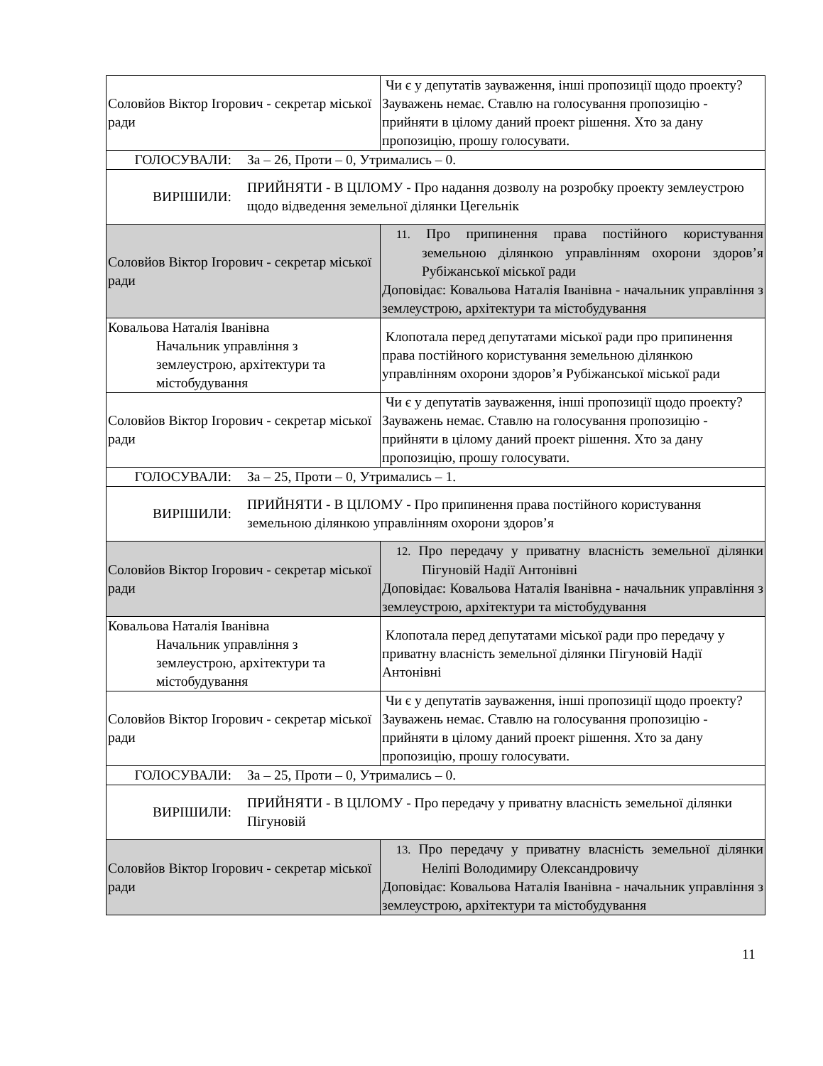| Соловйов Віктор Ігорович - секретар міської ради | Чи є у депутатів зауваження, інші пропозиції щодо проекту? Зауважень немає. Ставлю на голосування пропозицію - прийняти в цілому даний проект рішення. Хто за дану пропозицію, прошу голосувати. |
| / ГОЛОСУВАЛИ: / За – 26, Проти – 0, Утримались – 0. / | |
| / ВИРІШИЛИ: / ПРИЙНЯТИ - В ЦІЛОМУ - Про надання дозволу на розробку проекту землеустрою щодо відведення земельної ділянки Цегельнік / | |
| Соловйов Віктор Ігорович - секретар міської ради | 11. Про припинення права постійного користування земельною ділянкою управлінням охорони здоров’я Рубіжанської міської ради Доповідає: Ковальова Наталія Іванівна - начальник управління з землеустрою, архітектури та містобудування |
| Ковальова Наталія Іванівна Начальник управління з землеустрою, архітектури та містобудування | Клопотала перед депутатами міської ради про припинення права постійного користування земельною ділянкою управлінням охорони здоров’я Рубіжанської міської ради |
| Соловйов Віктор Ігорович - секретар міської ради | Чи є у депутатів зауваження, інші пропозиції щодо проекту? Зауважень немає. Ставлю на голосування пропозицію - прийняти в цілому даний проект рішення. Хто за дану пропозицію, прошу голосувати. |
| / ГОЛОСУВАЛИ: / За – 25, Проти – 0, Утримались – 1. / | |
| / ВИРІШИЛИ: / ПРИЙНЯТИ - В ЦІЛОМУ - Про припинення права постійного користування земельною ділянкою управлінням охорони здоров’я / | |
| Соловйов Віктор Ігорович - секретар міської ради | 12. Про передачу у приватну власність земельної ділянки Пігуновій Надії Антонівні Доповідає: Ковальова Наталія Іванівна - начальник управління з землеустрою, архітектури та містобудування |
| Ковальова Наталія Іванівна Начальник управління з землеустрою, архітектури та містобудування | Клопотала перед депутатами міської ради про передачу у приватну власність земельної ділянки Пігуновій Надії Антонівні |
| Соловйов Віктор Ігорович - секретар міської ради | Чи є у депутатів зауваження, інші пропозиції щодо проекту? Зауважень немає. Ставлю на голосування пропозицію - прийняти в цілому даний проект рішення. Хто за дану пропозицію, прошу голосувати. |
| / ГОЛОСУВАЛИ: / За – 25, Проти – 0, Утримались – 0. / | |
| / ВИРІШИЛИ: / ПРИЙНЯТИ - В ЦІЛОМУ - Про передачу у приватну власність земельної ділянки Пігуновій / | |
| Соловйов Віктор Ігорович - секретар міської ради | 13. Про передачу у приватну власність земельної ділянки Неліпі Володимиру Олександровичу Доповідає: Ковальова Наталія Іванівна - начальник управління з землеустрою, архітектури та містобудування |
11